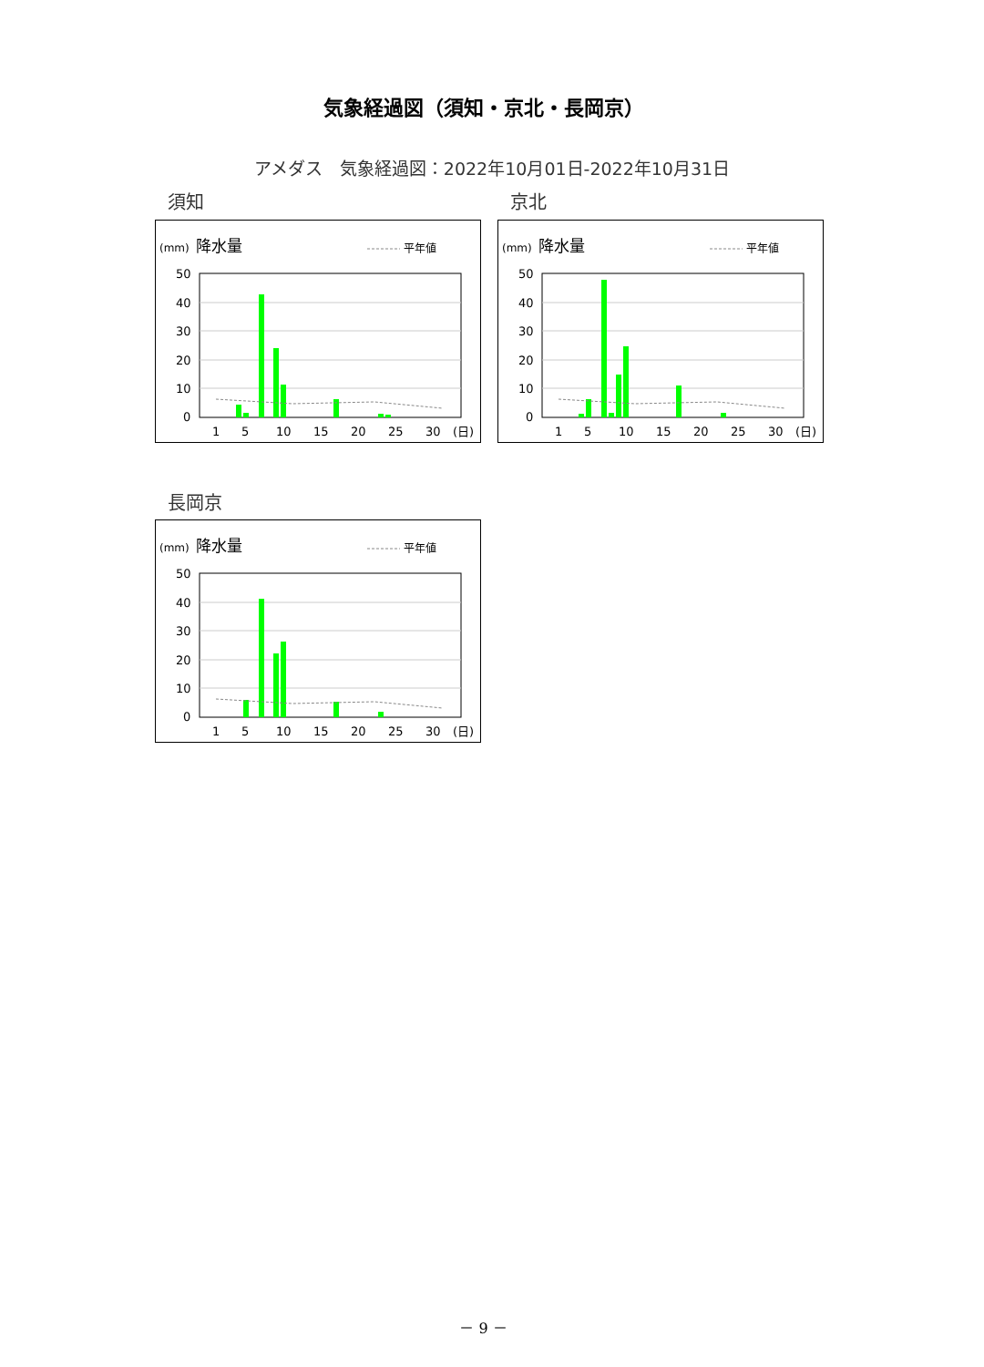気象経過図（須知・京北・長岡京）
アメダス　気象経過図：2022年10月01日-2022年10月31日
須知
(mm)
降水量
平年値
50
40
30
20
10
0
1
5
10
15
20
25
30
(日)
京北
(mm)
降水量
平年値
50
40
30
20
10
0
1
5
10
15
20
25
30
(日)
長岡京
(mm)
降水量
平年値
50
40
30
20
10
0
1
5
10
15
20
25
30
(日)
－ 9 －